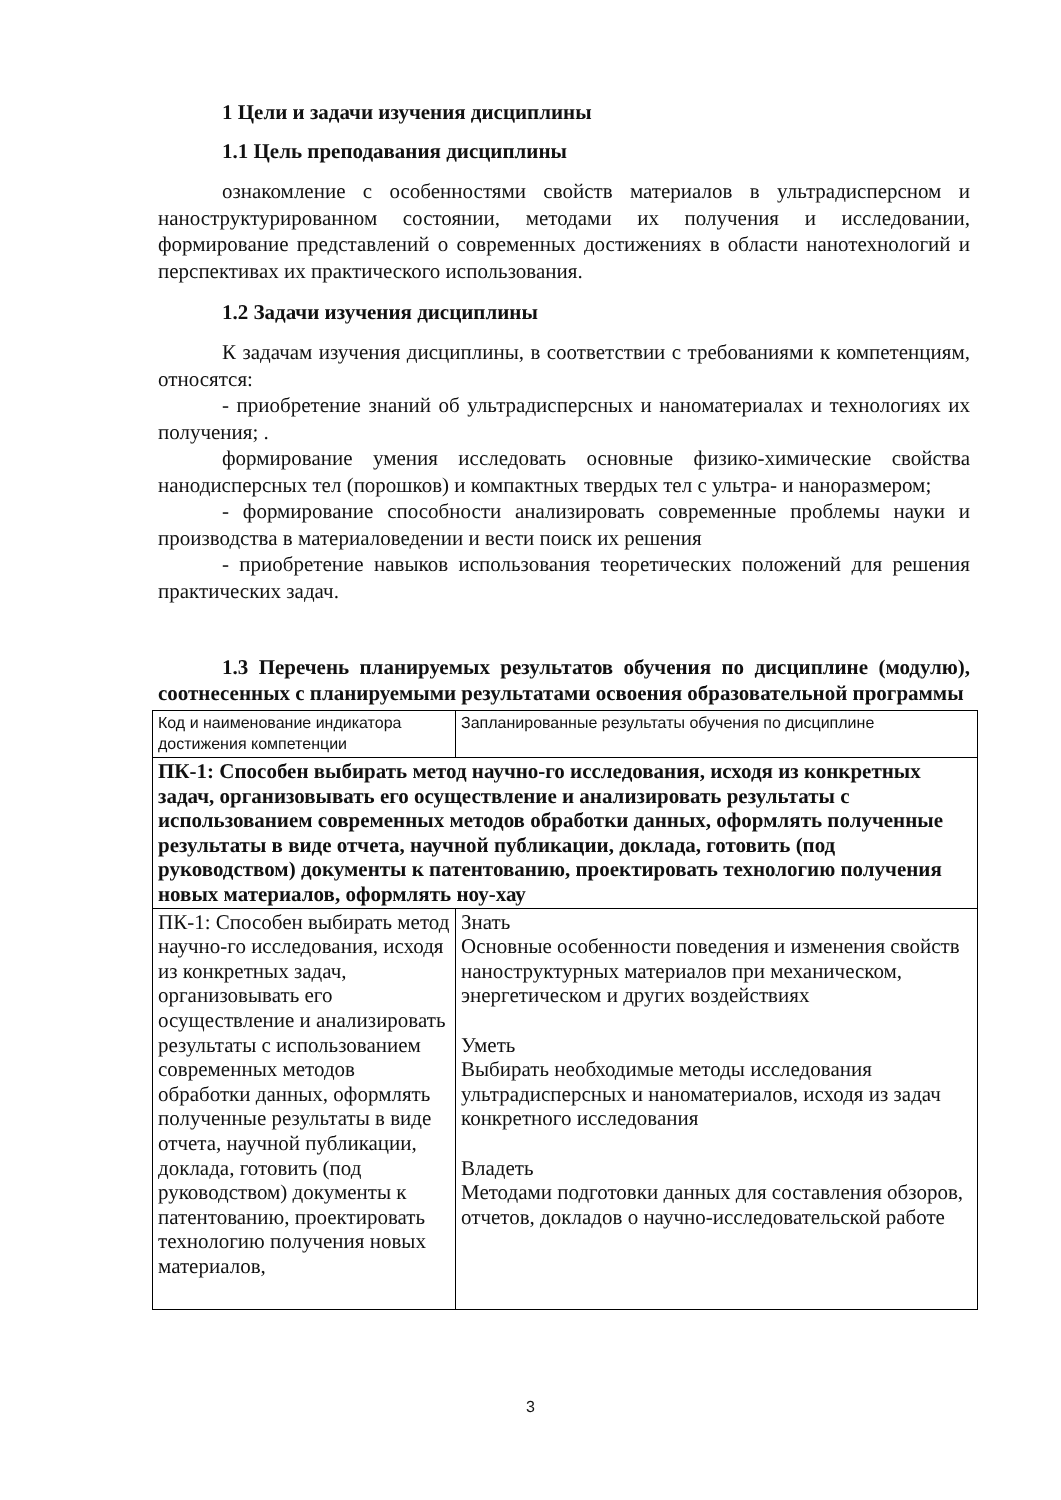1 Цели и задачи изучения дисциплины
1.1 Цель преподавания дисциплины
ознакомление с особенностями свойств материалов в ультрадисперсном и наноструктурированном состоянии, методами их получения и исследовании, формирование представлений о современных достижениях в области нанотехнологий и перспективах их практического использования.
1.2 Задачи изучения дисциплины
К задачам изучения дисциплины, в соответствии с требованиями к компетенциям, относятся:
- приобретение знаний об ультрадисперсных и наноматериалах и технологиях их получения; .
формирование умения исследовать основные физико-химические свойства нанодисперсных тел (порошков) и компактных твердых тел с ультра- и наноразмером;
- формирование способности анализировать современные проблемы науки и производства в материаловедении и вести поиск их решения
- приобретение навыков использования теоретических положений для решения практических задач.
1.3 Перечень планируемых результатов обучения по дисциплине (модулю), соотнесенных с планируемыми результатами освоения образовательной программы
| Код и наименование индикатора достижения компетенции | Запланированные результаты обучения по дисциплине |
| ПК-1: Способен выбирать метод научно-го исследования, исходя из конкретных задач, организовывать его осуществление и анализировать результаты с использованием современных методов обработки данных, оформлять полученные результаты в виде отчета, научной публикации, доклада, готовить (под руководством) документы к патентованию, проектировать технологию получения новых материалов, оформлять ноу-хау | |
| ПК-1: Способен выбирать метод научно-го исследования, исходя из конкретных задач, организовывать его осуществление и анализировать результаты с использованием современных методов обработки данных, оформлять полученные результаты в виде отчета, научной публикации, доклада, готовить (под руководством) документы к патентованию, проектировать технологию получения новых материалов, | Знать Основные особенности поведения и изменения свойств наноструктурных материалов при механическом, энергетическом и других воздействиях Уметь Выбирать необходимые методы исследования ультрадисперсных и наноматериалов, исходя из задач конкретного исследования Владеть Методами подготовки данных для составления обзоров, отчетов, докладов о научно-исследовательской работе |
3